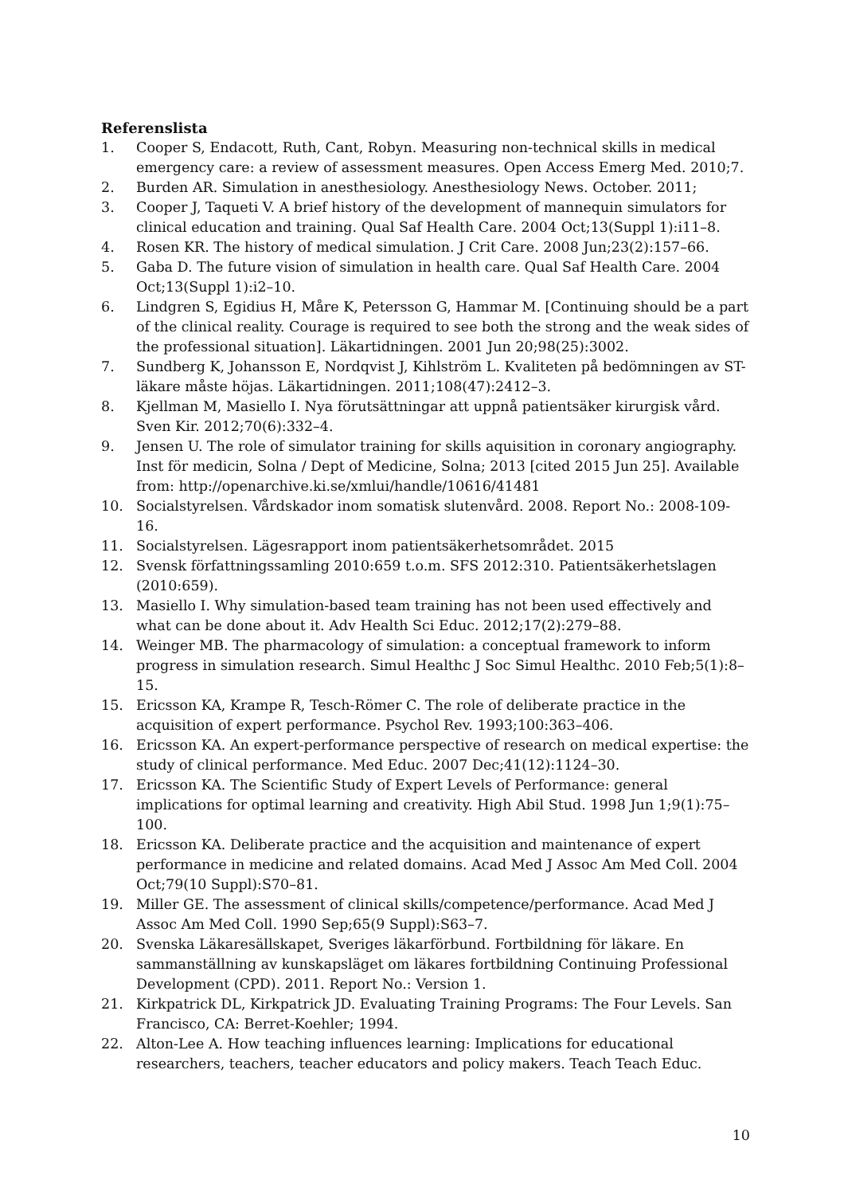Referenslista
1. Cooper S, Endacott, Ruth, Cant, Robyn. Measuring non-technical skills in medical emergency care: a review of assessment measures. Open Access Emerg Med. 2010;7.
2. Burden AR. Simulation in anesthesiology. Anesthesiology News. October. 2011;
3. Cooper J, Taqueti V. A brief history of the development of mannequin simulators for clinical education and training. Qual Saf Health Care. 2004 Oct;13(Suppl 1):i11–8.
4. Rosen KR. The history of medical simulation. J Crit Care. 2008 Jun;23(2):157–66.
5. Gaba D. The future vision of simulation in health care. Qual Saf Health Care. 2004 Oct;13(Suppl 1):i2–10.
6. Lindgren S, Egidius H, Måre K, Petersson G, Hammar M. [Continuing should be a part of the clinical reality. Courage is required to see both the strong and the weak sides of the professional situation]. Läkartidningen. 2001 Jun 20;98(25):3002.
7. Sundberg K, Johansson E, Nordqvist J, Kihlström L. Kvaliteten på bedömningen av ST-läkare måste höjas. Läkartidningen. 2011;108(47):2412–3.
8. Kjellman M, Masiello I. Nya förutsättningar att uppnå patientsäker kirurgisk vård. Sven Kir. 2012;70(6):332–4.
9. Jensen U. The role of simulator training for skills aquisition in coronary angiography. Inst för medicin, Solna / Dept of Medicine, Solna; 2013 [cited 2015 Jun 25]. Available from: http://openarchive.ki.se/xmlui/handle/10616/41481
10. Socialstyrelsen. Vårdskador inom somatisk slutenvård. 2008. Report No.: 2008-109-16.
11. Socialstyrelsen. Lägesrapport inom patientsäkerhetsområdet. 2015
12. Svensk författningssamling 2010:659 t.o.m. SFS 2012:310. Patientsäkerhetslagen (2010:659).
13. Masiello I. Why simulation-based team training has not been used effectively and what can be done about it. Adv Health Sci Educ. 2012;17(2):279–88.
14. Weinger MB. The pharmacology of simulation: a conceptual framework to inform progress in simulation research. Simul Healthc J Soc Simul Healthc. 2010 Feb;5(1):8–15.
15. Ericsson KA, Krampe R, Tesch-Römer C. The role of deliberate practice in the acquisition of expert performance. Psychol Rev. 1993;100:363–406.
16. Ericsson KA. An expert-performance perspective of research on medical expertise: the study of clinical performance. Med Educ. 2007 Dec;41(12):1124–30.
17. Ericsson KA. The Scientific Study of Expert Levels of Performance: general implications for optimal learning and creativity. High Abil Stud. 1998 Jun 1;9(1):75–100.
18. Ericsson KA. Deliberate practice and the acquisition and maintenance of expert performance in medicine and related domains. Acad Med J Assoc Am Med Coll. 2004 Oct;79(10 Suppl):S70–81.
19. Miller GE. The assessment of clinical skills/competence/performance. Acad Med J Assoc Am Med Coll. 1990 Sep;65(9 Suppl):S63–7.
20. Svenska Läkaresällskapet, Sveriges läkarförbund. Fortbildning för läkare. En sammanställning av kunskapsläget om läkares fortbildning Continuing Professional Development (CPD). 2011. Report No.: Version 1.
21. Kirkpatrick DL, Kirkpatrick JD. Evaluating Training Programs: The Four Levels. San Francisco, CA: Berret-Koehler; 1994.
22. Alton-Lee A. How teaching influences learning: Implications for educational researchers, teachers, teacher educators and policy makers. Teach Teach Educ.
10